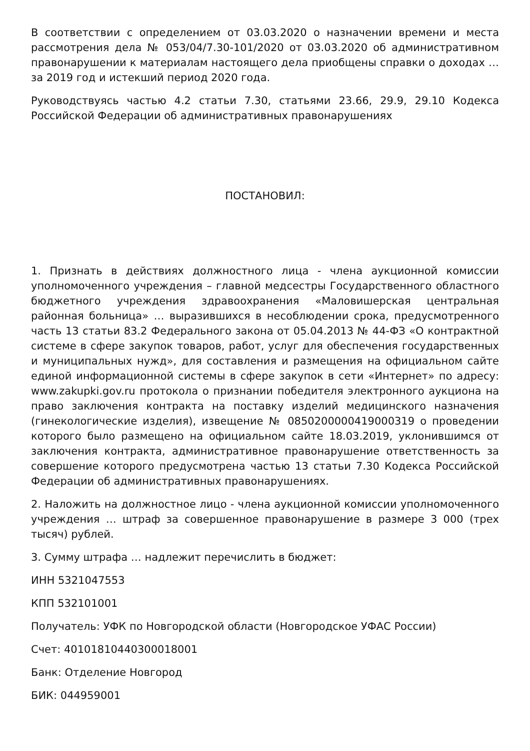В соответствии с определением от 03.03.2020 о назначении времени и места рассмотрения дела № 053/04/7.30-101/2020 от 03.03.2020 об административном правонарушении к материалам настоящего дела приобщены справки о доходах … за 2019 год и истекший период 2020 года.
Руководствуясь частью 4.2 статьи 7.30, статьями 23.66, 29.9, 29.10 Кодекса Российской Федерации об административных правонарушениях
ПОСТАНОВИЛ:
1. Признать в действиях должностного лица - члена аукционной комиссии уполномоченного учреждения – главной медсестры Государственного областного бюджетного учреждения здравоохранения «Маловишерская центральная районная больница» … выразившихся в несоблюдении срока, предусмотренного часть 13 статьи 83.2 Федерального закона от 05.04.2013 № 44-ФЗ «О контрактной системе в сфере закупок товаров, работ, услуг для обеспечения государственных и муниципальных нужд», для составления и размещения на официальном сайте единой информационной системы в сфере закупок в сети «Интернет» по адресу: www.zakupki.gov.ru протокола о признании победителя электронного аукциона на право заключения контракта на поставку изделий медицинского назначения (гинекологические изделия), извещение № 0850200000419000319 о проведении которого было размещено на официальном сайте 18.03.2019, уклонившимся от заключения контракта, административное правонарушение ответственность за совершение которого предусмотрена частью 13 статьи 7.30 Кодекса Российской Федерации об административных правонарушениях.
2. Наложить на должностное лицо - члена аукционной комиссии уполномоченного учреждения … штраф за совершенное правонарушение в размере 3 000 (трех тысяч) рублей.
3. Сумму штрафа … надлежит перечислить в бюджет:
ИНН 5321047553
КПП 532101001
Получатель: УФК по Новгородской области (Новгородское УФАС России)
Счет: 40101810440300018001
Банк: Отделение Новгород
БИК: 044959001